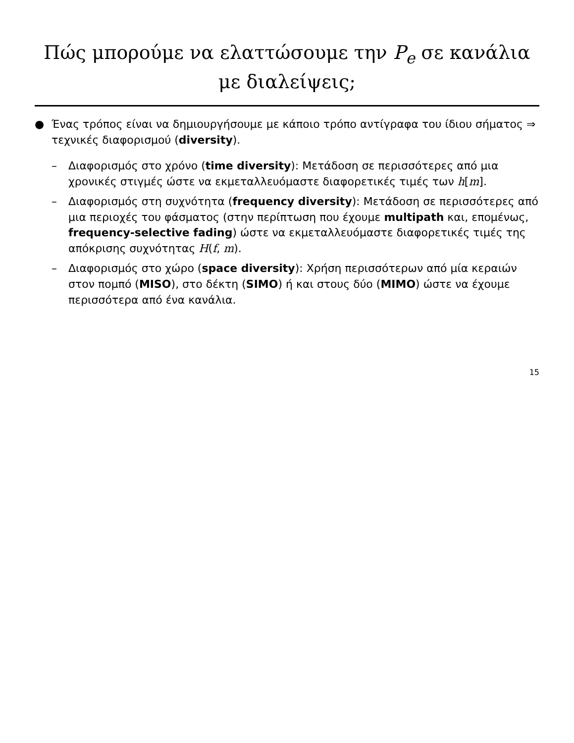Πώς μπορούμε να ελαττώσουμε την P<sub>e</sub> σε κανάλια με διαλείψεις;
● Ένας τρόπος είναι να δημιουργήσουμε με κάποιο τρόπο αντίγραφα του ίδιου σήματος ⇒ τεχνικές διαφορισμού (diversity).
– Διαφορισμός στο χρόνο (time diversity): Μετάδοση σε περισσότερες από μια χρονικές στιγμές ώστε να εκμεταλλευόμαστε διαφορετικές τιμές των h[m].
– Διαφορισμός στη συχνότητα (frequency diversity): Μετάδοση σε περισσότερες από μια περιοχές του φάσματος (στην περίπτωση που έχουμε multipath και, επομένως, frequency-selective fading) ώστε να εκμεταλλευόμαστε διαφορετικές τιμές της απόκρισης συχνότητας H(f, m).
– Διαφορισμός στο χώρο (space diversity): Χρήση περισσότερων από μία κεραιών στον πομπό (MISO), στο δέκτη (SIMO) ή και στους δύο (MIMO) ώστε να έχουμε περισσότερα από ένα κανάλια.
15